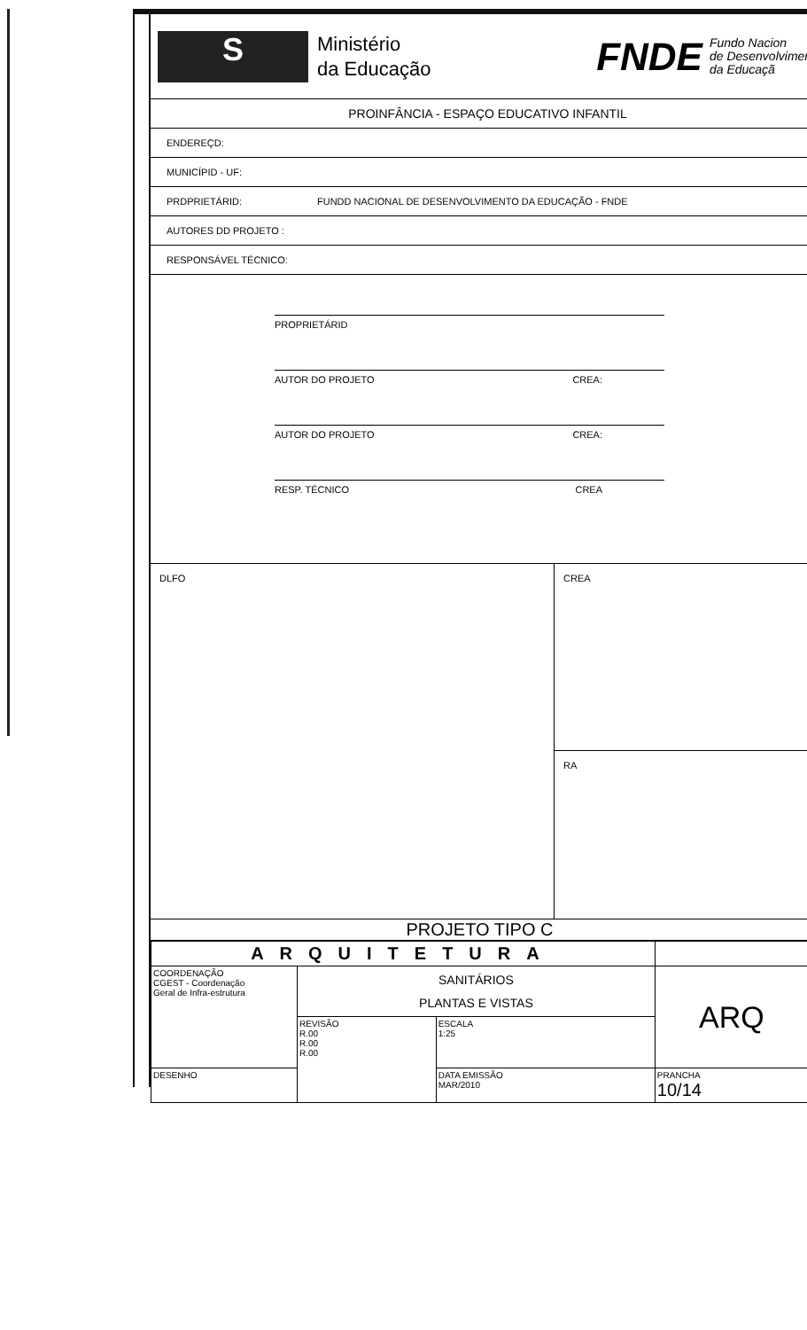S
Ministério
da Educação
FNDE
Fundo Nacion
de Desenvolvimer
da Educaçã
PROINFÂNCIA - ESPAÇO EDUCATIVO INFANTIL
ENDEREÇD:
MUNICÍPID - UF:
PRDPRIETÁRID: FUNDD NACIONAL DE DESENVOLVIMENTO DA EDUCAÇÃO - FNDE
AUTORES DD PROJETO :
RESPONSÁVEL TÉCNICO:
PROPRIETÁRID
AUTOR DO PROJETO CREA:
AUTOR DO PROJETO CREA:
RESP. TÉCNICO CREA
DLFO
CREA
RA
PROJETO TIPO C
| ARQUITETURA | | | |
| COORDENAÇÃO CGEST - Coordenação Geral de Infra-estrutura | SANITÁRIOS PLANTAS E VISTAS | | ARQ |
| | REVISÃO R.00 R.00 R.00 | ESCALA 1:25 | |
| DESENHO | | DATA EMISSÃO MAR/2010 | PRANCHA 10/14 |